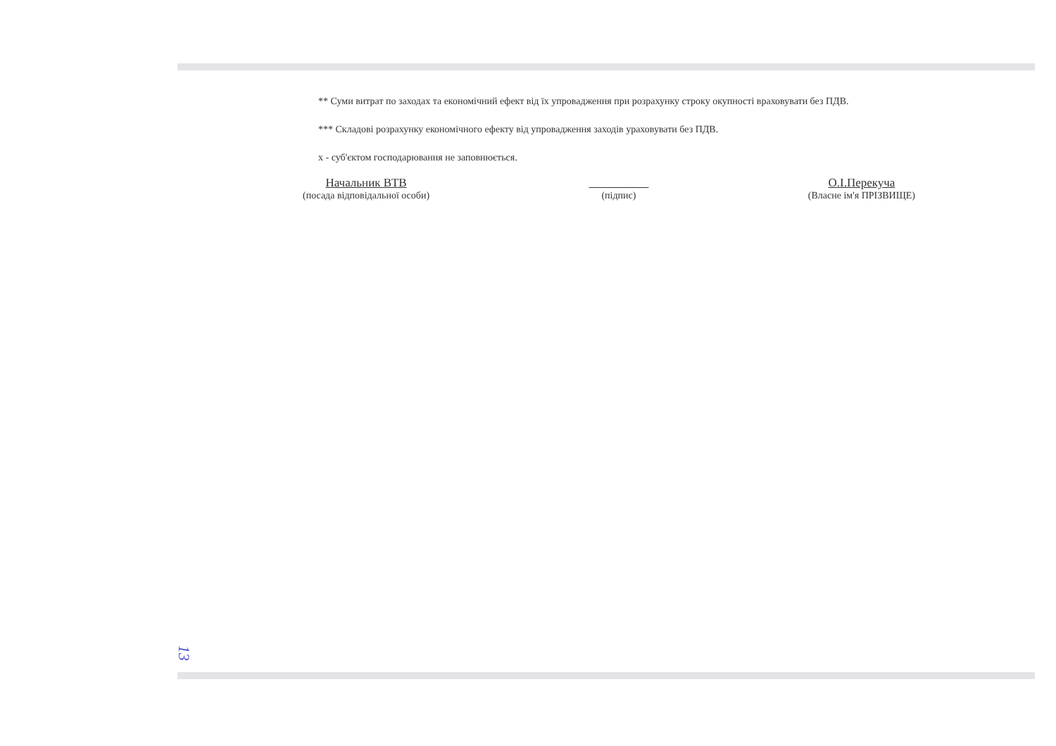** Суми витрат по заходах та економічний ефект від їх упровадження при розрахунку строку окупності враховувати без ПДВ.
*** Складові розрахунку економічного ефекту від упровадження заходів ураховувати без ПДВ.
х - суб'єктом господарювання не заповнюється.
Начальник ВТВ
(посада відповідальної особи)
(підпис)
О.І.Перекуча
(Власне ім'я ПРІЗВИЩЕ)
13